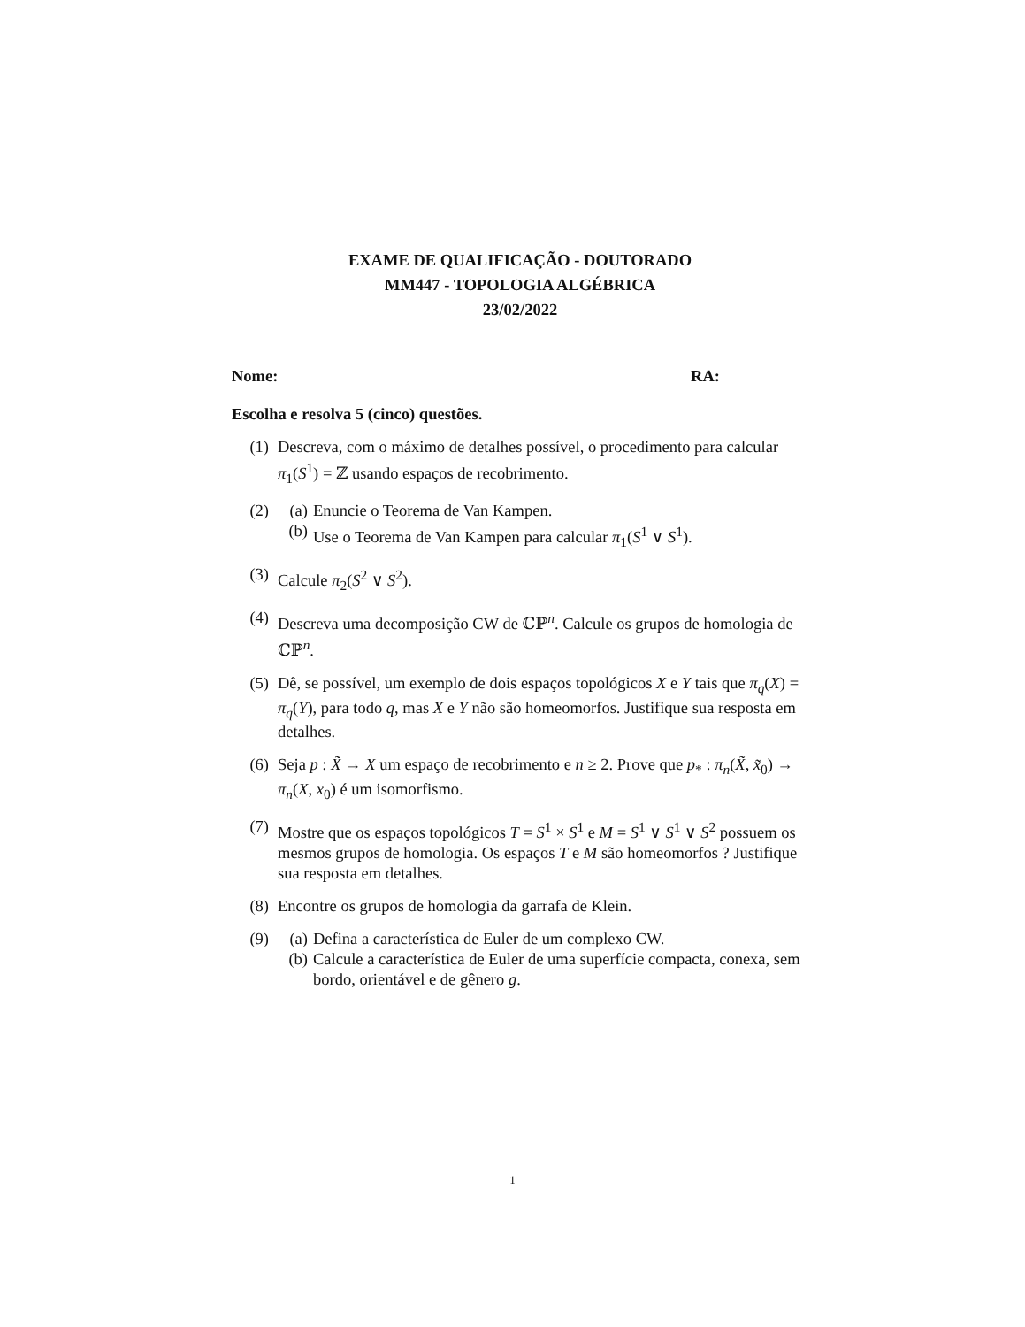EXAME DE QUALIFICAÇÃO - DOUTORADO
MM447 - TOPOLOGIA ALGÉBRICA
23/02/2022
Nome: RA:
Escolha e resolva 5 (cinco) questões.
(1) Descreva, com o máximo de detalhes possível, o procedimento para calcular π<sub>1</sub>(S<sup>1</sup>) = ℤ usando espaços de recobrimento.
(2) (a) Enuncie o Teorema de Van Kampen.
(b) Use o Teorema de Van Kampen para calcular π<sub>1</sub>(S<sup>1</sup> ∨ S<sup>1</sup>).
(3) Calcule π<sub>2</sub>(S<sup>2</sup> ∨ S<sup>2</sup>).
(4) Descreva uma decomposição CW de ℂℙ<sup>n</sup>. Calcule os grupos de homologia de ℂℙ<sup>n</sup>.
(5) Dê, se possível, um exemplo de dois espaços topológicos X e Y tais que π<sub>q</sub>(X) = π<sub>q</sub>(Y), para todo q, mas X e Y não são homeomorfos. Justifique sua resposta em detalhes.
(6) Seja p : X̃ → X um espaço de recobrimento e n ≥ 2. Prove que p<sub>*</sub> : π<sub>n</sub>(X̃, x̃<sub>0</sub>) → π<sub>n</sub>(X, x<sub>0</sub>) é um isomorfismo.
(7) Mostre que os espaços topológicos T = S<sup>1</sup> × S<sup>1</sup> e M = S<sup>1</sup> ∨ S<sup>1</sup> ∨ S<sup>2</sup> possuem os mesmos grupos de homologia. Os espaços T e M são homeomorfos ? Justifique sua resposta em detalhes.
(8) Encontre os grupos de homologia da garrafa de Klein.
(9) (a) Defina a característica de Euler de um complexo CW.
(b) Calcule a característica de Euler de uma superfície compacta, conexa, sem bordo, orientável e de gênero g.
1